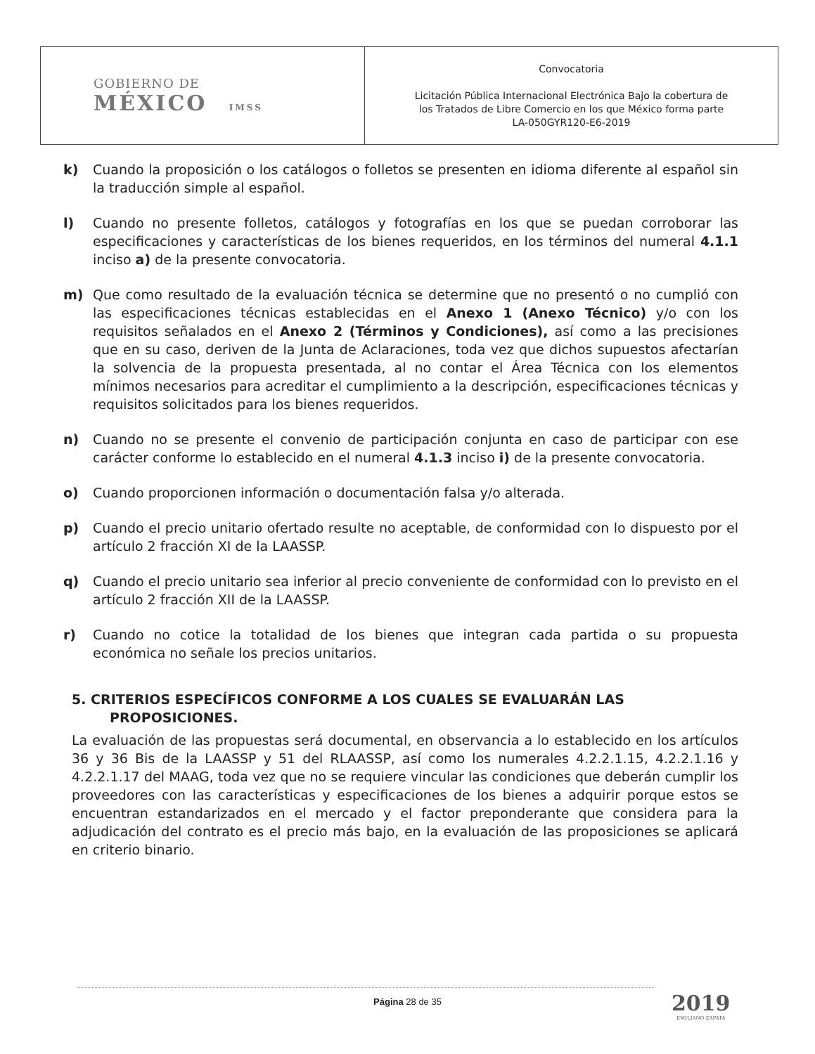| GOBIERNO DE MÉXICO IMSS | Convocatoria Licitación Pública Internacional Electrónica Bajo la cobertura de los Tratados de Libre Comercio en los que México forma parte LA-050GYR120-E6-2019 |
k) Cuando la proposición o los catálogos o folletos se presenten en idioma diferente al español sin la traducción simple al español.
l) Cuando no presente folletos, catálogos y fotografías en los que se puedan corroborar las especificaciones y características de los bienes requeridos, en los términos del numeral 4.1.1 inciso a) de la presente convocatoria.
m) Que como resultado de la evaluación técnica se determine que no presentó o no cumplió con las especificaciones técnicas establecidas en el Anexo 1 (Anexo Técnico) y/o con los requisitos señalados en el Anexo 2 (Términos y Condiciones), así como a las precisiones que en su caso, deriven de la Junta de Aclaraciones, toda vez que dichos supuestos afectarían la solvencia de la propuesta presentada, al no contar el Área Técnica con los elementos mínimos necesarios para acreditar el cumplimiento a la descripción, especificaciones técnicas y requisitos solicitados para los bienes requeridos.
n) Cuando no se presente el convenio de participación conjunta en caso de participar con ese carácter conforme lo establecido en el numeral 4.1.3 inciso i) de la presente convocatoria.
o) Cuando proporcionen información o documentación falsa y/o alterada.
p) Cuando el precio unitario ofertado resulte no aceptable, de conformidad con lo dispuesto por el artículo 2 fracción XI de la LAASSP.
q) Cuando el precio unitario sea inferior al precio conveniente de conformidad con lo previsto en el artículo 2 fracción XII de la LAASSP.
r) Cuando no cotice la totalidad de los bienes que integran cada partida o su propuesta económica no señale los precios unitarios.
5. CRITERIOS ESPECÍFICOS CONFORME A LOS CUALES SE EVALUARÁN LAS
PROPOSICIONES.
La evaluación de las propuestas será documental, en observancia a lo establecido en los artículos 36 y 36 Bis de la LAASSP y 51 del RLAASSP, así como los numerales 4.2.2.1.15, 4.2.2.1.16 y 4.2.2.1.17 del MAAG, toda vez que no se requiere vincular las condiciones que deberán cumplir los proveedores con las características y especificaciones de los bienes a adquirir porque estos se encuentran estandarizados en el mercado y el factor preponderante que considera para la adjudicación del contrato es el precio más bajo, en la evaluación de las proposiciones se aplicará en criterio binario.
Página 28 de 35 2019
EMILIANO ZAPATA